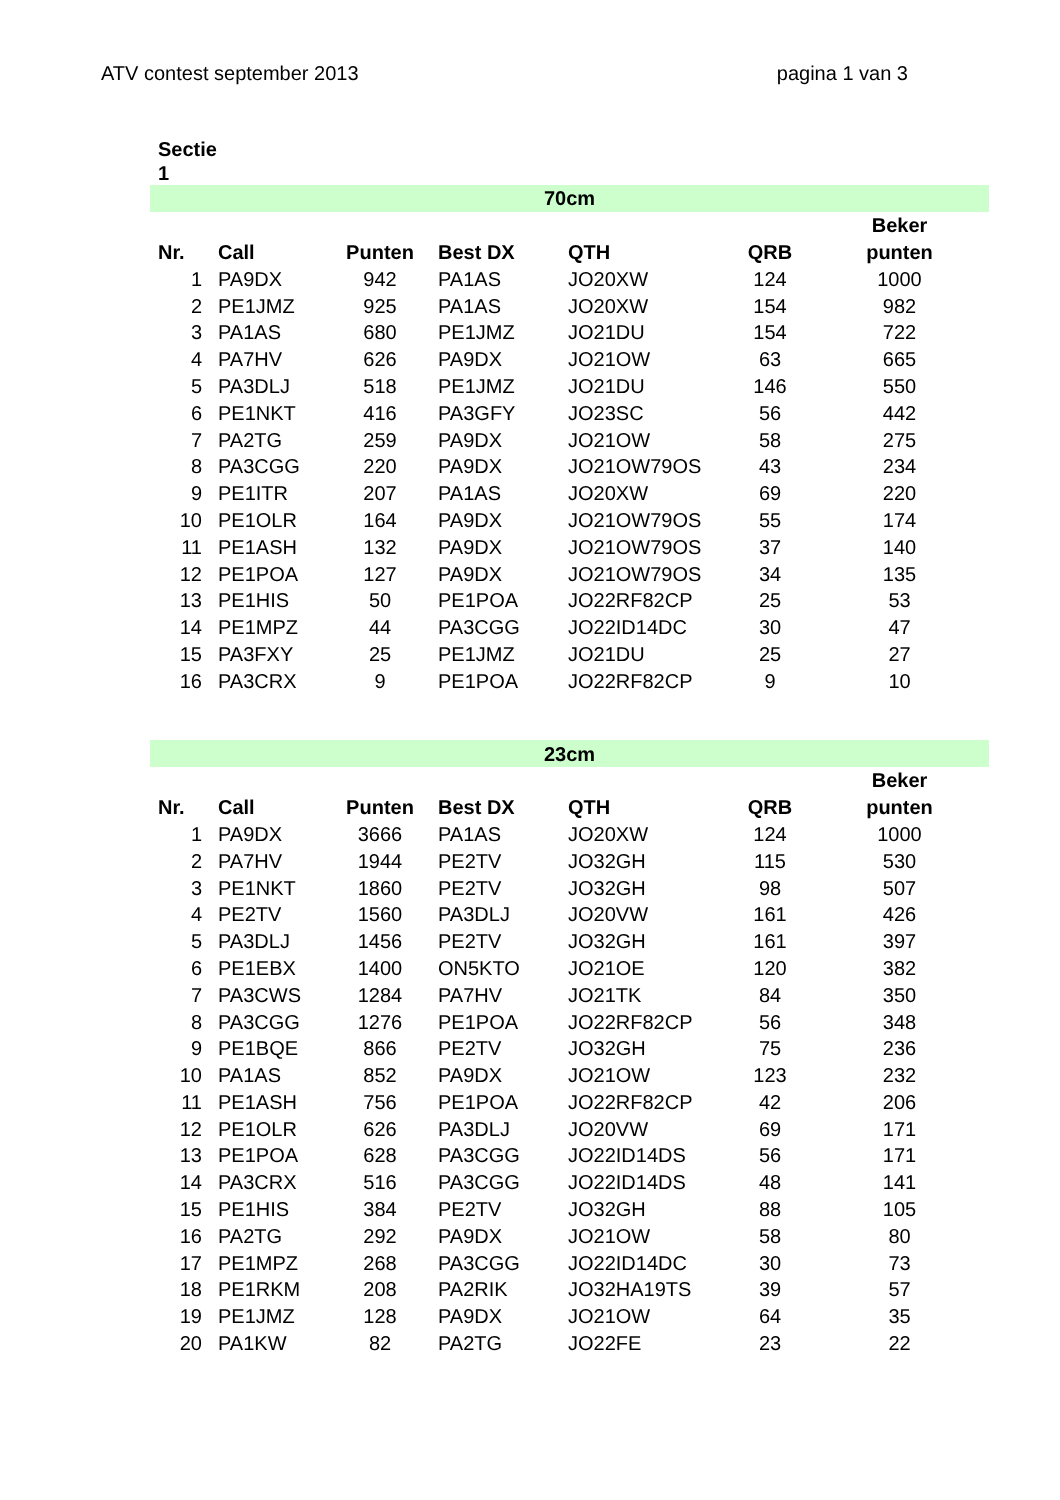ATV contest september 2013 pagina 1 van 3
Sectie
1
| 70cm | | | | | | |
| | | | | | | Beker |
| Nr. | Call | Punten | Best DX | QTH | QRB | punten |
| 1 | PA9DX | 942 | PA1AS | JO20XW | 124 | 1000 |
| 2 | PE1JMZ | 925 | PA1AS | JO20XW | 154 | 982 |
| 3 | PA1AS | 680 | PE1JMZ | JO21DU | 154 | 722 |
| 4 | PA7HV | 626 | PA9DX | JO21OW | 63 | 665 |
| 5 | PA3DLJ | 518 | PE1JMZ | JO21DU | 146 | 550 |
| 6 | PE1NKT | 416 | PA3GFY | JO23SC | 56 | 442 |
| 7 | PA2TG | 259 | PA9DX | JO21OW | 58 | 275 |
| 8 | PA3CGG | 220 | PA9DX | JO21OW79OS | 43 | 234 |
| 9 | PE1ITR | 207 | PA1AS | JO20XW | 69 | 220 |
| 10 | PE1OLR | 164 | PA9DX | JO21OW79OS | 55 | 174 |
| 11 | PE1ASH | 132 | PA9DX | JO21OW79OS | 37 | 140 |
| 12 | PE1POA | 127 | PA9DX | JO21OW79OS | 34 | 135 |
| 13 | PE1HIS | 50 | PE1POA | JO22RF82CP | 25 | 53 |
| 14 | PE1MPZ | 44 | PA3CGG | JO22ID14DC | 30 | 47 |
| 15 | PA3FXY | 25 | PE1JMZ | JO21DU | 25 | 27 |
| 16 | PA3CRX | 9 | PE1POA | JO22RF82CP | 9 | 10 |
| 23cm | | | | | | |
| | | | | | | Beker |
| Nr. | Call | Punten | Best DX | QTH | QRB | punten |
| 1 | PA9DX | 3666 | PA1AS | JO20XW | 124 | 1000 |
| 2 | PA7HV | 1944 | PE2TV | JO32GH | 115 | 530 |
| 3 | PE1NKT | 1860 | PE2TV | JO32GH | 98 | 507 |
| 4 | PE2TV | 1560 | PA3DLJ | JO20VW | 161 | 426 |
| 5 | PA3DLJ | 1456 | PE2TV | JO32GH | 161 | 397 |
| 6 | PE1EBX | 1400 | ON5KTO | JO21OE | 120 | 382 |
| 7 | PA3CWS | 1284 | PA7HV | JO21TK | 84 | 350 |
| 8 | PA3CGG | 1276 | PE1POA | JO22RF82CP | 56 | 348 |
| 9 | PE1BQE | 866 | PE2TV | JO32GH | 75 | 236 |
| 10 | PA1AS | 852 | PA9DX | JO21OW | 123 | 232 |
| 11 | PE1ASH | 756 | PE1POA | JO22RF82CP | 42 | 206 |
| 12 | PE1OLR | 626 | PA3DLJ | JO20VW | 69 | 171 |
| 13 | PE1POA | 628 | PA3CGG | JO22ID14DS | 56 | 171 |
| 14 | PA3CRX | 516 | PA3CGG | JO22ID14DS | 48 | 141 |
| 15 | PE1HIS | 384 | PE2TV | JO32GH | 88 | 105 |
| 16 | PA2TG | 292 | PA9DX | JO21OW | 58 | 80 |
| 17 | PE1MPZ | 268 | PA3CGG | JO22ID14DC | 30 | 73 |
| 18 | PE1RKM | 208 | PA2RIK | JO32HA19TS | 39 | 57 |
| 19 | PE1JMZ | 128 | PA9DX | JO21OW | 64 | 35 |
| 20 | PA1KW | 82 | PA2TG | JO22FE | 23 | 22 |